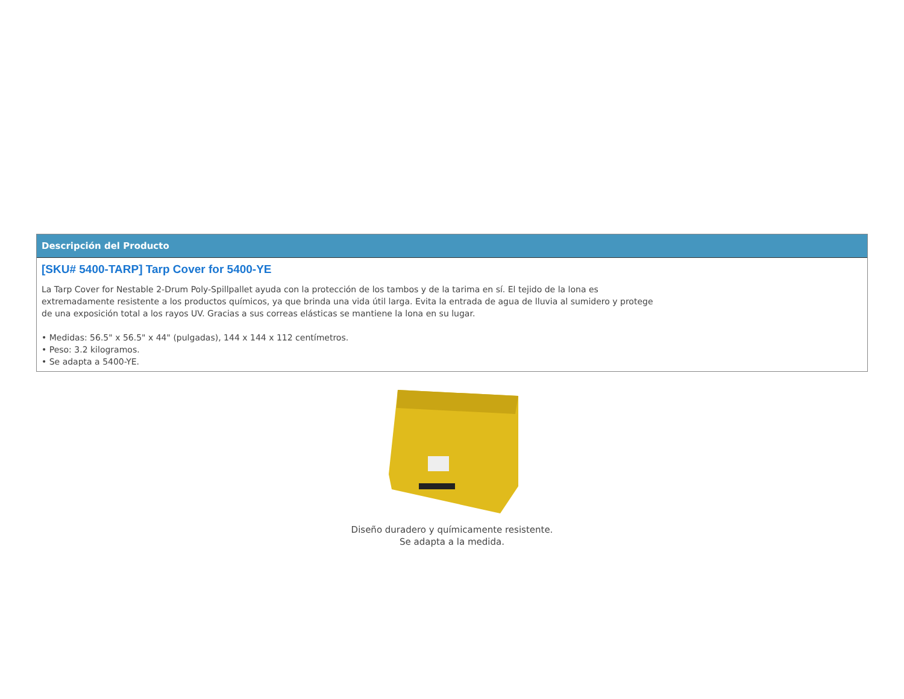Descripción del Producto
[SKU# 5400-TARP] Tarp Cover for 5400-YE
La Tarp Cover for Nestable 2-Drum Poly-Spillpallet ayuda con la protección de los tambos y de la tarima en sí. El tejido de la lona es extremadamente resistente a los productos químicos, ya que brinda una vida útil larga. Evita la entrada de agua de lluvia al sumidero y protege de una exposición total a los rayos UV. Gracias a sus correas elásticas se mantiene la lona en su lugar.
• Medidas: 56.5" x 56.5" x 44" (pulgadas), 144 x 144 x 112 centímetros.
• Peso: 3.2 kilogramos.
• Se adapta a 5400-YE.
Diseño duradero y químicamente resistente.
Se adapta a la medida.